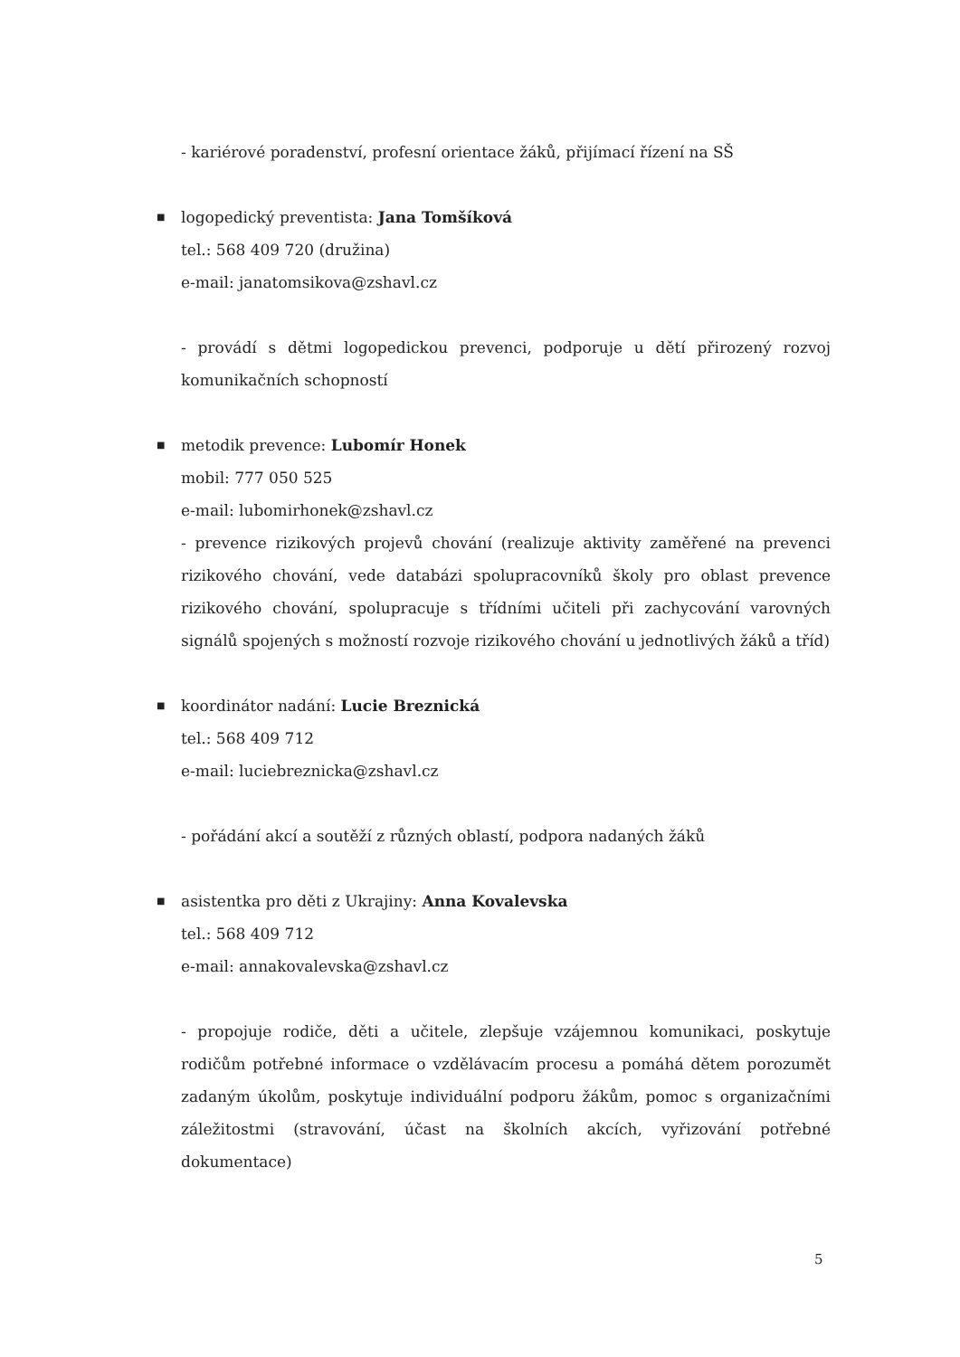- kariérové poradenství, profesní orientace žáků, přijímací řízení na SŠ
■
logopedický preventista: Jana Tomšíková
tel.: 568 409 720 (družina)
e-mail: janatomsikova@zshavl.cz
- provádí s dětmi logopedickou prevenci, podporuje u dětí přirozený rozvoj komunikačních schopností
■
metodik prevence: Lubomír Honek
mobil: 777 050 525
e-mail: lubomirhonek@zshavl.cz
- prevence rizikových projevů chování (realizuje aktivity zaměřené na prevenci rizikového chování, vede databázi spolupracovníků školy pro oblast prevence rizikového chování, spolupracuje s třídními učiteli při zachycování varovných signálů spojených s možností rozvoje rizikového chování u jednotlivých žáků a tříd)
■
koordinátor nadání: Lucie Breznická
tel.: 568 409 712
e-mail: luciebreznicka@zshavl.cz
- pořádání akcí a soutěží z různých oblastí, podpora nadaných žáků
■
asistentka pro děti z Ukrajiny: Anna Kovalevska
tel.: 568 409 712
e-mail: annakovalevska@zshavl.cz
- propojuje rodiče, děti a učitele, zlepšuje vzájemnou komunikaci, poskytuje rodičům potřebné informace o vzdělávacím procesu a pomáhá dětem porozumět zadaným úkolům, poskytuje individuální podporu žákům, pomoc s organizačními záležitostmi (stravování, účast na školních akcích, vyřizování potřebné dokumentace)
5